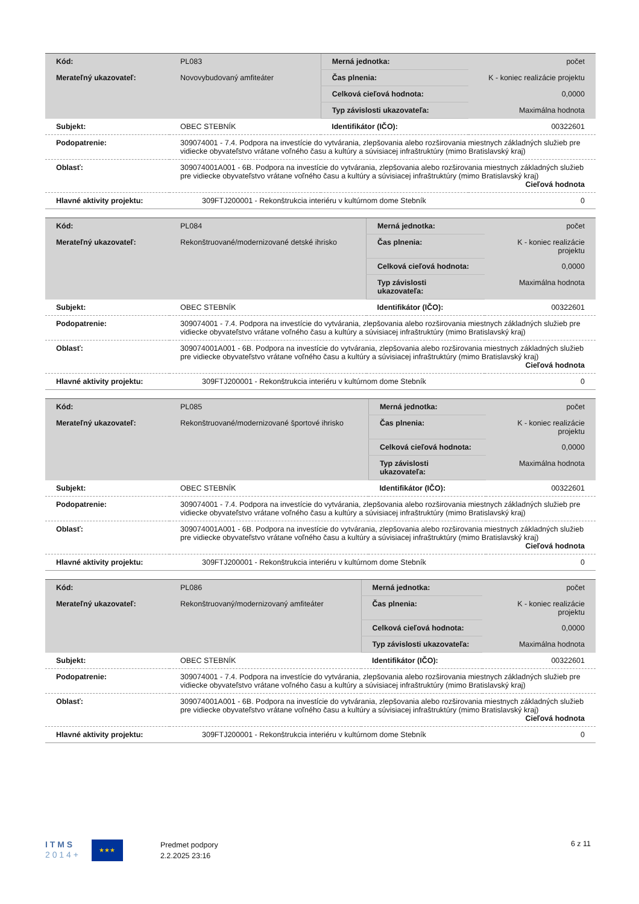| Kód: | PL083 | Merná jednotka: | počet |
| Merateľný ukazovateľ: | Novovybudovaný amfiteáter | Čas plnenia: | K - koniec realizácie projektu |
| | | Celková cieľová hodnota: | 0,0000 |
| | | Typ závislosti ukazovateľa: | Maximálna hodnota |
| Subjekt: | OBEC STEBNÍK | Identifikátor (IČO): | 00322601 |
| Podopatrenie: | 309074001 - 7.4. Podpora na investície do vytvárania, zlepšovania alebo rozširovania miestnych základných služieb pre vidiecke obyvateľstvo vrátane voľného času a kultúry a súvisiacej infraštruktúry (mimo Bratislavský kraj) | | |
| Oblasť: | 309074001A001 - 6B. Podpora na investície do vytvárania, zlepšovania alebo rozširovania miestnych základných služieb pre vidiecke obyvateľstvo vrátane voľného času a kultúry a súvisiacej infraštruktúry (mimo Bratislavský kraj) Cieľová hodnota | | |
| Hlavné aktivity projektu: | 309FTJ200001 - Rekonštrukcia interiéru v kultúrnom dome Stebník | | 0 |
| Kód: | PL084 | Merná jednotka: | počet |
| Merateľný ukazovateľ: | Rekonštruované/modernizované detské ihrisko | Čas plnenia: | K - koniec realizácie projektu |
| | | Celková cieľová hodnota: | 0,0000 |
| | | Typ závislosti ukazovateľa: | Maximálna hodnota |
| Subjekt: | OBEC STEBNÍK | Identifikátor (IČO): | 00322601 |
| Podopatrenie: | 309074001 - 7.4. Podpora na investície do vytvárania, zlepšovania alebo rozširovania miestnych základných služieb pre vidiecke obyvateľstvo vrátane voľného času a kultúry a súvisiacej infraštruktúry (mimo Bratislavský kraj) | | |
| Oblasť: | 309074001A001 - 6B. Podpora na investície do vytvárania, zlepšovania alebo rozširovania miestnych základných služieb pre vidiecke obyvateľstvo vrátane voľného času a kultúry a súvisiacej infraštruktúry (mimo Bratislavský kraj) Cieľová hodnota | | |
| Hlavné aktivity projektu: | 309FTJ200001 - Rekonštrukcia interiéru v kultúrnom dome Stebník | | 0 |
| Kód: | PL085 | Merná jednotka: | počet |
| Merateľný ukazovateľ: | Rekonštruované/modernizované športové ihrisko | Čas plnenia: | K - koniec realizácie projektu |
| | | Celková cieľová hodnota: | 0,0000 |
| | | Typ závislosti ukazovateľa: | Maximálna hodnota |
| Subjekt: | OBEC STEBNÍK | Identifikátor (IČO): | 00322601 |
| Podopatrenie: | 309074001 - 7.4. Podpora na investície do vytvárania, zlepšovania alebo rozširovania miestnych základných služieb pre vidiecke obyvateľstvo vrátane voľného času a kultúry a súvisiacej infraštruktúry (mimo Bratislavský kraj) | | |
| Oblasť: | 309074001A001 - 6B. Podpora na investície do vytvárania, zlepšovania alebo rozširovania miestnych základných služieb pre vidiecke obyvateľstvo vrátane voľného času a kultúry a súvisiacej infraštruktúry (mimo Bratislavský kraj) Cieľová hodnota | | |
| Hlavné aktivity projektu: | 309FTJ200001 - Rekonštrukcia interiéru v kultúrnom dome Stebník | | 0 |
| Kód: | PL086 | Merná jednotka: | počet |
| Merateľný ukazovateľ: | Rekonštruovaný/modernizovaný amfiteáter | Čas plnenia: | K - koniec realizácie projektu |
| | | Celková cieľová hodnota: | 0,0000 |
| | | Typ závislosti ukazovateľa: | Maximálna hodnota |
| Subjekt: | OBEC STEBNÍK | Identifikátor (IČO): | 00322601 |
| Podopatrenie: | 309074001 - 7.4. Podpora na investície do vytvárania, zlepšovania alebo rozširovania miestnych základných služieb pre vidiecke obyvateľstvo vrátane voľného času a kultúry a súvisiacej infraštruktúry (mimo Bratislavský kraj) | | |
| Oblasť: | 309074001A001 - 6B. Podpora na investície do vytvárania, zlepšovania alebo rozširovania miestnych základných služieb pre vidiecke obyvateľstvo vrátane voľného času a kultúry a súvisiacej infraštruktúry (mimo Bratislavský kraj) Cieľová hodnota | | |
| Hlavné aktivity projektu: | 309FTJ200001 - Rekonštrukcia interiéru v kultúrnom dome Stebník | | 0 |
I T M S
2 0 1 4 +
★★★
Predmet podpory
2.2.2025 23:16
6 z 11